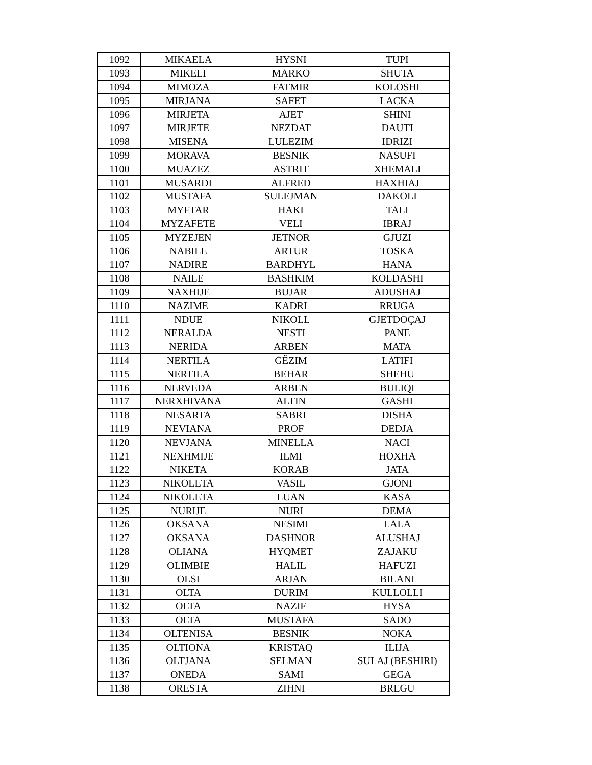| 1092 | MIKAELA | HYSNI | TUPI |
| 1093 | MIKELI | MARKO | SHUTA |
| 1094 | MIMOZA | FATMIR | KOLOSHI |
| 1095 | MIRJANA | SAFET | LACKA |
| 1096 | MIRJETA | AJET | SHINI |
| 1097 | MIRJETE | NEZDAT | DAUTI |
| 1098 | MISENA | LULEZIM | IDRIZI |
| 1099 | MORAVA | BESNIK | NASUFI |
| 1100 | MUAZEZ | ASTRIT | XHEMALI |
| 1101 | MUSARDI | ALFRED | HAXHIAJ |
| 1102 | MUSTAFA | SULEJMAN | DAKOLI |
| 1103 | MYFTAR | HAKI | TALI |
| 1104 | MYZAFETE | VELI | IBRAJ |
| 1105 | MYZEJEN | JETNOR | GJUZI |
| 1106 | NABILE | ARTUR | TOSKA |
| 1107 | NADIRE | BARDHYL | HANA |
| 1108 | NAILE | BASHKIM | KOLDASHI |
| 1109 | NAXHIJE | BUJAR | ADUSHAJ |
| 1110 | NAZIME | KADRI | RRUGA |
| 1111 | NDUE | NIKOLL | GJETDOÇAJ |
| 1112 | NERALDA | NESTI | PANE |
| 1113 | NERIDA | ARBEN | MATA |
| 1114 | NERTILA | GËZIM | LATIFI |
| 1115 | NERTILA | BEHAR | SHEHU |
| 1116 | NERVEDA | ARBEN | BULIQI |
| 1117 | NERXHIVANA | ALTIN | GASHI |
| 1118 | NESARTA | SABRI | DISHA |
| 1119 | NEVIANA | PROF | DEDJA |
| 1120 | NEVJANA | MINELLA | NACI |
| 1121 | NEXHMIJE | ILMI | HOXHA |
| 1122 | NIKETA | KORAB | JATA |
| 1123 | NIKOLETA | VASIL | GJONI |
| 1124 | NIKOLETA | LUAN | KASA |
| 1125 | NURIJE | NURI | DEMA |
| 1126 | OKSANA | NESIMI | LALA |
| 1127 | OKSANA | DASHNOR | ALUSHAJ |
| 1128 | OLIANA | HYQMET | ZAJAKU |
| 1129 | OLIMBIE | HALIL | HAFUZI |
| 1130 | OLSI | ARJAN | BILANI |
| 1131 | OLTA | DURIM | KULLOLLI |
| 1132 | OLTA | NAZIF | HYSA |
| 1133 | OLTA | MUSTAFA | SADO |
| 1134 | OLTENISA | BESNIK | NOKA |
| 1135 | OLTIONA | KRISTAQ | ILIJA |
| 1136 | OLTJANA | SELMAN | SULAJ (BESHIRI) |
| 1137 | ONEDA | SAMI | GEGA |
| 1138 | ORESTA | ZIHNI | BREGU |